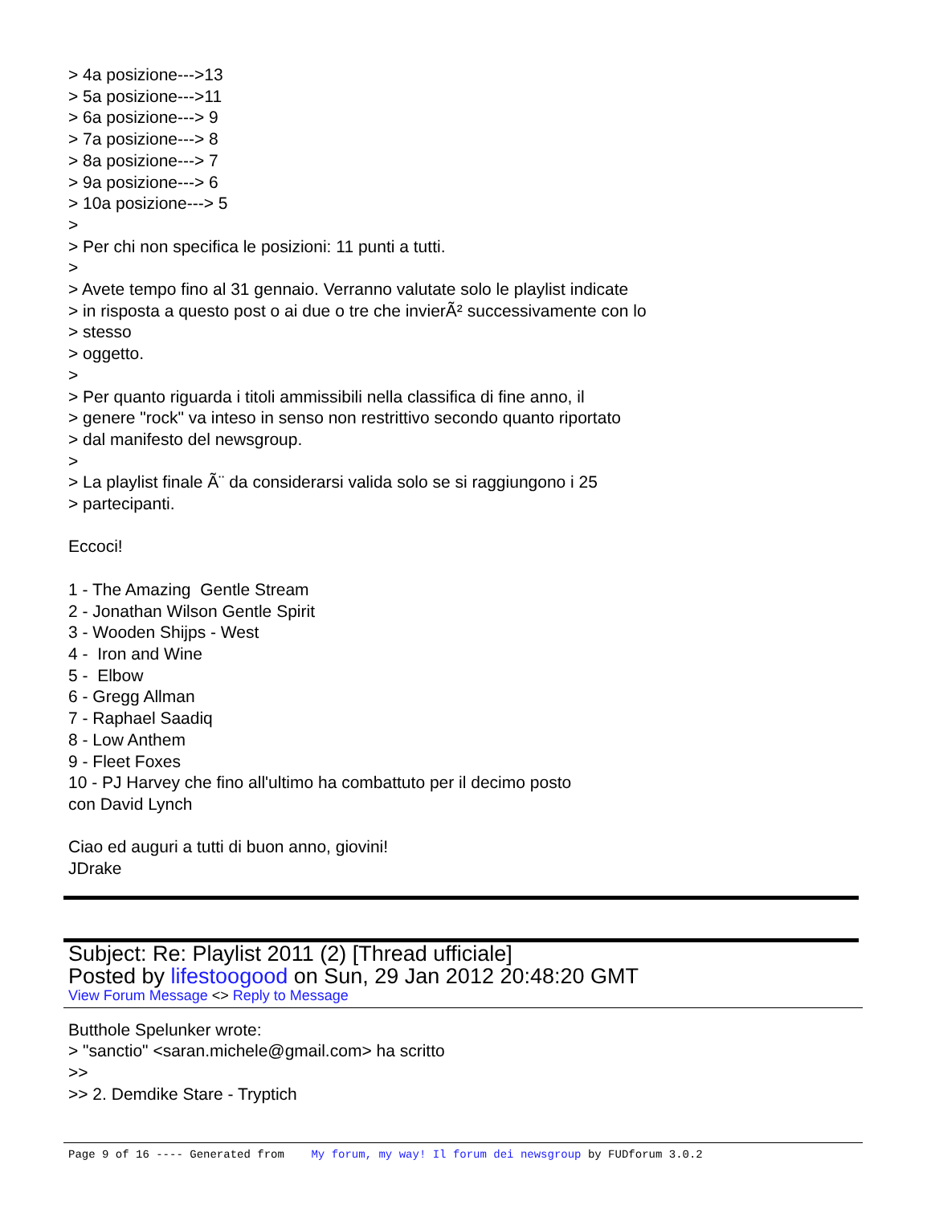> 4a posizione--->13 > 5a posizione--->11 > 6a posizione---> 9 > 7a posizione---> 8 > 8a posizione---> 7 > 9a posizione---> 6 > 10a posizione---> 5 > > Per chi non specifica le posizioni: 11 punti a tutti. > > Avete tempo fino al 31 gennaio. Verranno valutate solo le playlist indicate > in risposta a questo post o ai due o tre che invierÃ² successivamente con lo > stesso > oggetto. > > Per quanto riguarda i titoli ammissibili nella classifica di fine anno, il > genere "rock" va inteso in senso non restrittivo secondo quanto riportato > dal manifesto del newsgroup. > > La playlist finale Ã¨ da considerarsi valida solo se si raggiungono i 25 > partecipanti. Eccoci! 1 - The Amazing Gentle Stream 2 - Jonathan Wilson Gentle Spirit 3 - Wooden Shijps - West 4 - Iron and Wine 5 - Elbow 6 - Gregg Allman 7 - Raphael Saadiq 8 - Low Anthem 9 - Fleet Foxes 10 - PJ Harvey che fino all'ultimo ha combattuto per il decimo posto con David Lynch Ciao ed auguri a tutti di buon anno, giovini! JDrake
Subject: Re: Playlist 2011 (2) [Thread ufficiale]
Posted by lifestoogood on Sun, 29 Jan 2012 20:48:20 GMT
View Forum Message <> Reply to Message
Butthole Spelunker wrote: > "sanctio" <saran.michele@gmail.com> ha scritto >> >> 2. Demdike Stare - Tryptich
Page 9 of 16 ---- Generated from My forum, my way! Il forum dei newsgroup by FUDforum 3.0.2